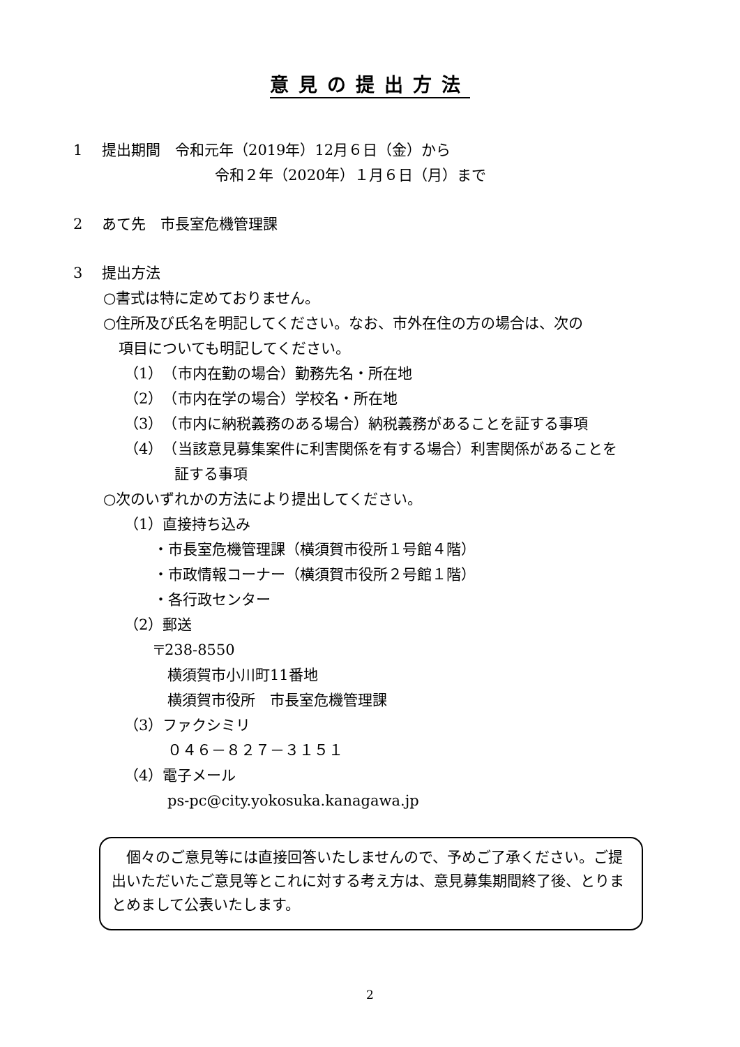意見の提出方法
1　 提出期間　令和元年（2019年）12月６日（金）から
令和２年（2020年）１月６日（月）まで
2　 あて先　市長室危機管理課
3　 提出方法
○書式は特に定めておりません。
○住所及び氏名を明記してください。なお、市外在住の方の場合は、次の
項目についても明記してください。
（1）　（市内在勤の場合）勤務先名・所在地
（2）　（市内在学の場合）学校名・所在地
（3）　（市内に納税義務のある場合）納税義務があることを証する事項
（4）　（当該意見募集案件に利害関係を有する場合）利害関係があることを
証する事項
○次のいずれかの方法により提出してください。
（1）直接持ち込み
・市長室危機管理課（横須賀市役所１号館４階）
・市政情報コーナー（横須賀市役所２号館１階）
・各行政センター
（2）郵送
〒238-8550
横須賀市小川町11番地
横須賀市役所　市長室危機管理課
（3）ファクシミリ
０４６－８２７－３１５１
（4）電子メール
ps-pc@city.yokosuka.kanagawa.jp
　個々のご意見等には直接回答いたしませんので、予めご了承ください。ご提出いただいたご意見等とこれに対する考え方は、意見募集期間終了後、とりまとめまして公表いたします。
2